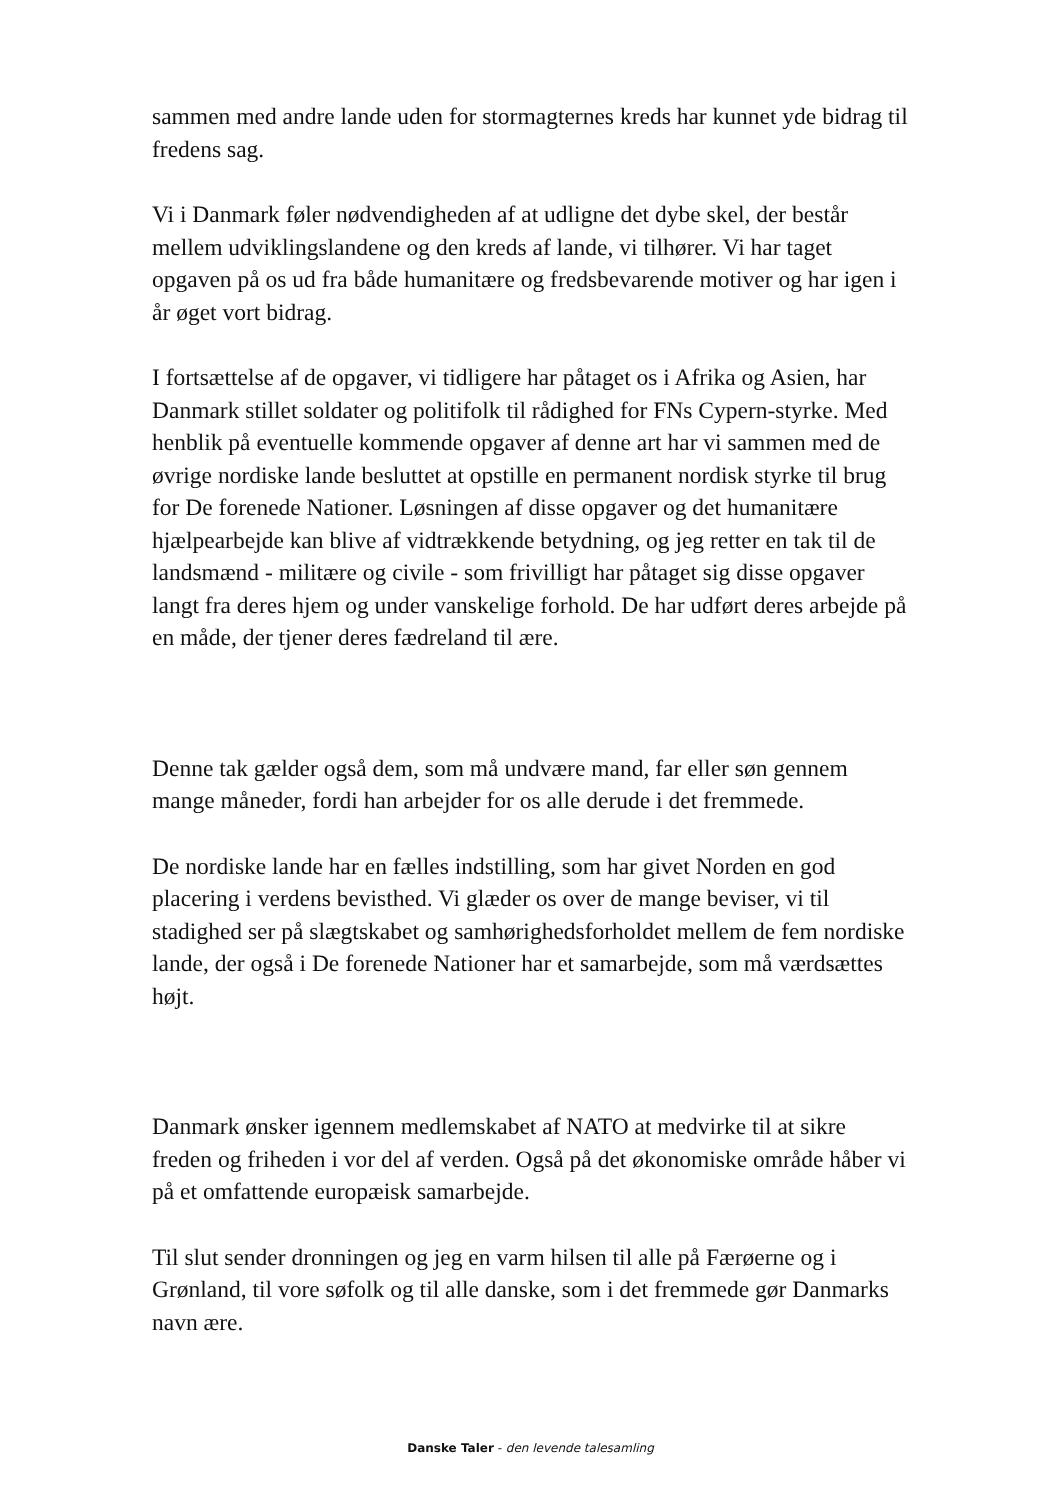sammen med andre lande uden for stormagternes kreds har kunnet yde bidrag til fredens sag.
Vi i Danmark føler nødvendigheden af at udligne det dybe skel, der består mellem udviklingslandene og den kreds af lande, vi tilhører. Vi har taget opgaven på os ud fra både humanitære og fredsbevarende motiver og har igen i år øget vort bidrag.
I fortsættelse af de opgaver, vi tidligere har påtaget os i Afrika og Asien, har Danmark stillet soldater og politifolk til rådighed for FNs Cypern-styrke. Med henblik på eventuelle kommende opgaver af denne art har vi sammen med de øvrige nordiske lande besluttet at opstille en permanent nordisk styrke til brug for De forenede Nationer. Løsningen af disse opgaver og det humanitære hjælpearbejde kan blive af vidtrækkende betydning, og jeg retter en tak til de landsmænd - militære og civile - som frivilligt har påtaget sig disse opgaver langt fra deres hjem og under vanskelige forhold. De har udført deres arbejde på en måde, der tjener deres fædreland til ære.
Denne tak gælder også dem, som må undvære mand, far eller søn gennem mange måneder, fordi han arbejder for os alle derude i det fremmede.
De nordiske lande har en fælles indstilling, som har givet Norden en god placering i verdens bevisthed. Vi glæder os over de mange beviser, vi til stadighed ser på slægtskabet og samhørighedsforholdet mellem de fem nordiske lande, der også i De forenede Nationer har et samarbejde, som må værdsættes højt.
Danmark ønsker igennem medlemskabet af NATO at medvirke til at sikre freden og friheden i vor del af verden. Også på det økonomiske område håber vi på et omfattende europæisk samarbejde.
Til slut sender dronningen og jeg en varm hilsen til alle på Færøerne og i Grønland, til vore søfolk og til alle danske, som i det fremmede gør Danmarks navn ære.
Danske Taler - den levende talesamling